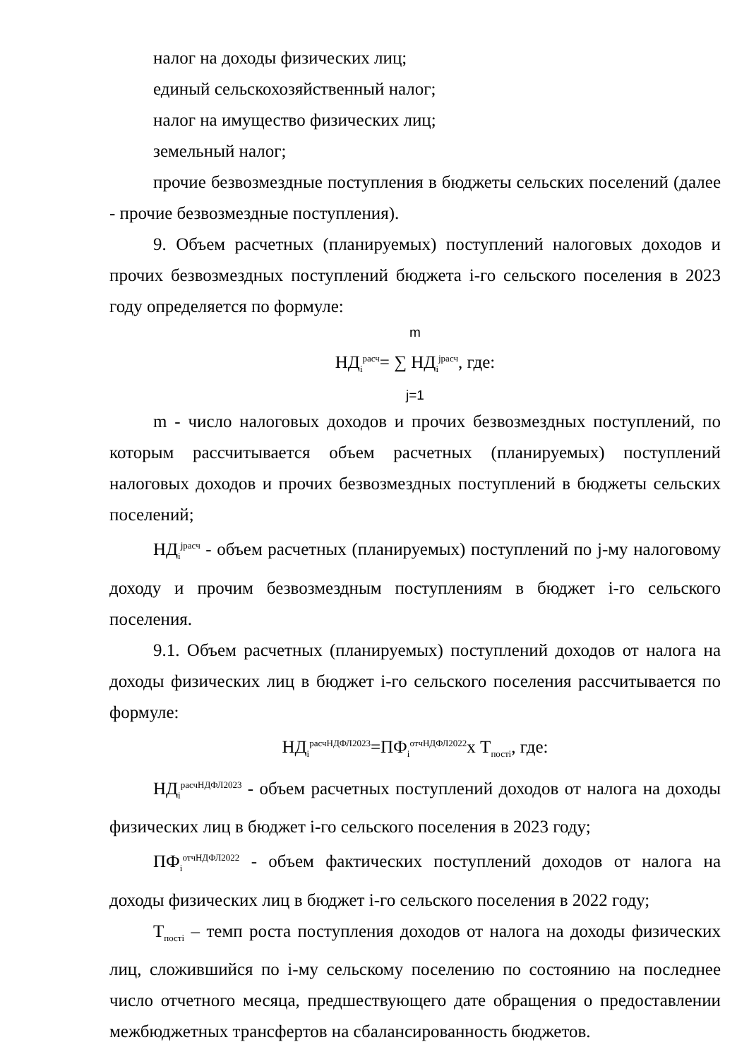налог на доходы физических лиц;
единый сельскохозяйственный налог;
налог на имущество физических лиц;
земельный налог;
прочие безвозмездные поступления в бюджеты сельских поселений (далее - прочие безвозмездные поступления).
9. Объем расчетных (планируемых) поступлений налоговых доходов и прочих безвозмездных поступлений бюджета i-го сельского поселения в 2023 году определяется по формуле:
m
НД<sub>i</sub><sup>расч</sup>= ∑ НД<sub>i</sub><sup>jрасч</sup>, где:
j=1
m - число налоговых доходов и прочих безвозмездных поступлений, по которым рассчитывается объем расчетных (планируемых) поступлений налоговых доходов и прочих безвозмездных поступлений в бюджеты сельских поселений;
НД<sub>i</sub><sup>jрасч</sup> - объем расчетных (планируемых) поступлений по j-му налоговому доходу и прочим безвозмездным поступлениям в бюджет i-го сельского поселения.
9.1. Объем расчетных (планируемых) поступлений доходов от налога на доходы физических лиц в бюджет i-го сельского поселения рассчитывается по формуле:
НД<sub>i</sub><sup>расчНДФЛ2023</sup>=ПФ<sub>i</sub><sup>отчНДФЛ2022</sup>х Т<sub>постi</sub>, где:
НД<sub>i</sub><sup>расчНДФЛ2023</sup> - объем расчетных поступлений доходов от налога на доходы физических лиц в бюджет i-го сельского поселения в 2023 году;
ПФ<sub>i</sub><sup>отчНДФЛ2022</sup> - объем фактических поступлений доходов от налога на доходы физических лиц в бюджет i-го сельского поселения в 2022 году;
Т<sub>постi</sub> – темп роста поступления доходов от налога на доходы физических лиц, сложившийся по i-му сельскому поселению по состоянию на последнее число отчетного месяца, предшествующего дате обращения о предоставлении межбюджетных трансфертов на сбалансированность бюджетов.